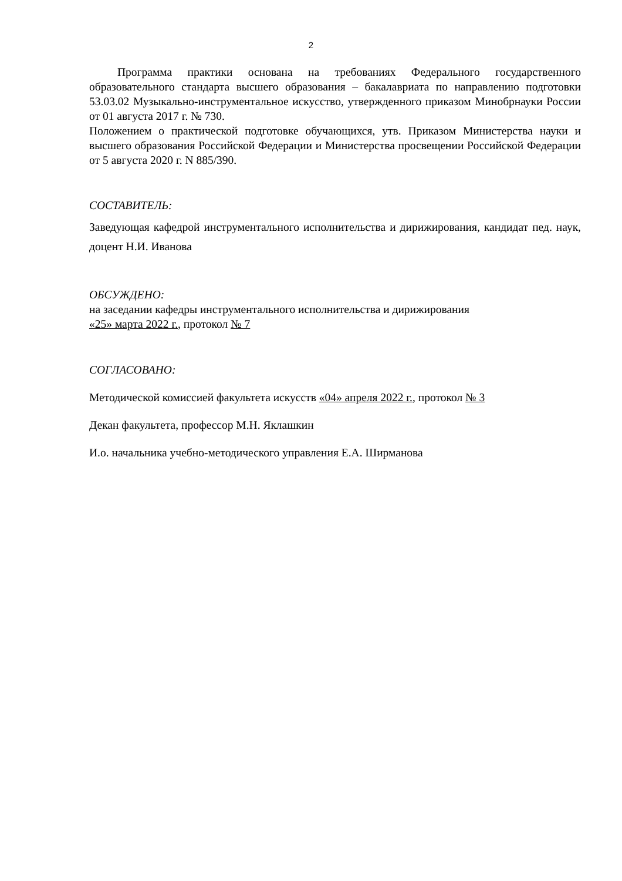2
Программа практики основана на требованиях Федерального государственного образовательного стандарта высшего образования – бакалавриата по направлению подготовки 53.03.02 Музыкально-инструментальное искусство, утвержденного приказом Минобрнауки России от 01 августа 2017 г. № 730.
Положением о практической подготовке обучающихся, утв. Приказом Министерства науки и высшего образования Российской Федерации и Министерства просвещении Российской Федерации от 5 августа 2020 г. N 885/390.
СОСТАВИТЕЛЬ:
Заведующая кафедрой инструментального исполнительства и дирижирования, кандидат пед. наук, доцент Н.И. Иванова
ОБСУЖДЕНО:
на заседании кафедры инструментального исполнительства и дирижирования
«25» марта 2022 г., протокол № 7
СОГЛАСОВАНО:
Методической комиссией факультета искусств «04» апреля 2022 г., протокол № 3
Декан факультета, профессор М.Н. Яклашкин
И.о. начальника учебно-методического управления Е.А. Ширманова